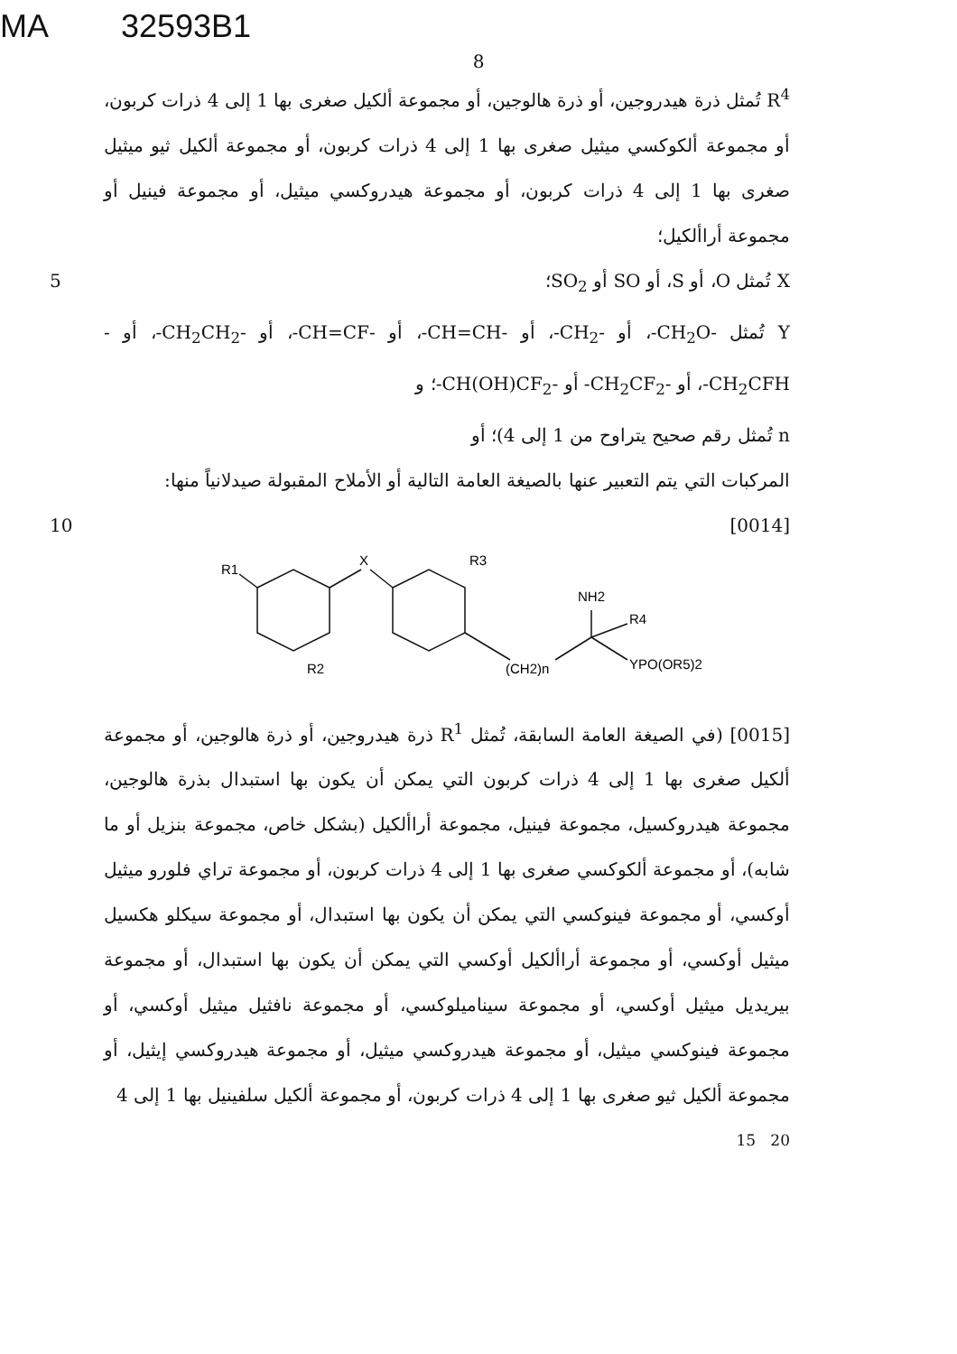MA 32593B1
8
R<sup>4</sup> تُمثل ذرة هيدروجين، أو ذرة هالوجين، أو مجموعة ألكيل صغرى بها 1 إلى 4 ذرات كربون، أو مجموعة ألكوكسي ميثيل صغرى بها 1 إلى 4 ذرات كربون، أو مجموعة ألكيل ثيو ميثيل صغرى بها 1 إلى 4 ذرات كربون، أو مجموعة هيدروكسي ميثيل، أو مجموعة فينيل أو مجموعة أراألكيل؛
X تُمثل O، أو S، أو SO أو SO<sub>2</sub>؛ 5
Y تُمثل -CH<sub>2</sub>O-، أو -CH<sub>2</sub>-، أو -CH=CH-، أو -CH=CF-، أو -CH<sub>2</sub>CH<sub>2</sub>-، أو -CH<sub>2</sub>CFH-، أو -CH<sub>2</sub>CF<sub>2</sub>- أو -CH(OH)CF<sub>2</sub>-؛ و
n تُمثل رقم صحيح يتراوح من 1 إلى 4)؛ أو
المركبات التي يتم التعبير عنها بالصيغة العامة التالية أو الأملاح المقبولة صيدلانياً منها:
[0014] 10
R1
X
R3
R2
NH2
R4
(CH2)n
YPO(OR5)2
[0015] (في الصيغة العامة السابقة، تُمثل R<sup>1</sup> ذرة هيدروجين، أو ذرة هالوجين، أو مجموعة ألكيل صغرى بها 1 إلى 4 ذرات كربون التي يمكن أن يكون بها استبدال بذرة هالوجين، مجموعة هيدروكسيل، مجموعة فينيل، مجموعة أراألكيل (بشكل خاص، مجموعة بنزيل أو ما شابه)، أو مجموعة ألكوكسي صغرى بها 1 إلى 4 ذرات كربون، أو مجموعة تراي فلورو ميثيل أوكسي، أو مجموعة فينوكسي التي يمكن أن يكون بها استبدال، أو مجموعة سيكلو هكسيل ميثيل أوكسي، أو مجموعة أراألكيل أوكسي التي يمكن أن يكون بها استبدال، أو مجموعة بيريديل ميثيل أوكسي، أو مجموعة سيناميلوكسي، أو مجموعة نافثيل ميثيل أوكسي، أو مجموعة فينوكسي ميثيل، أو مجموعة هيدروكسي ميثيل، أو مجموعة هيدروكسي إيثيل، أو مجموعة ألكيل ثيو صغرى بها 1 إلى 4 ذرات كربون، أو مجموعة ألكيل سلفينيل بها 1 إلى 4
15 20